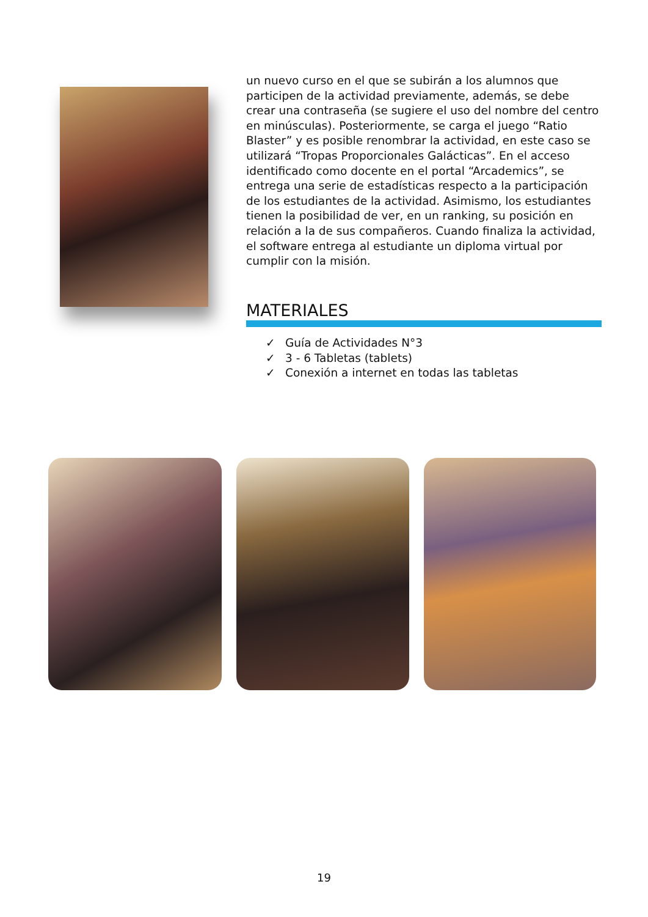un nuevo curso en el que se subirán a los alumnos que participen de la actividad previamente, además, se debe crear una contraseña (se sugiere el uso del nombre del centro en minúsculas). Posteriormente, se carga el juego “Ratio Blaster” y es posible renombrar la actividad, en este caso se utilizará “Tropas Proporcionales Galácticas”. En el acceso identificado como docente en el portal “Arcademics”, se entrega una serie de estadísticas respecto a la participación de los estudiantes de la actividad. Asimismo, los estudiantes tienen la posibilidad de ver, en un ranking, su posición en relación a la de sus compañeros. Cuando finaliza la actividad, el software entrega al estudiante un diploma virtual por cumplir con la misión.
MATERIALES
✓ Guía de Actividades N°3
✓ 3 - 6 Tabletas (tablets)
✓ Conexión a internet en todas las tabletas
19